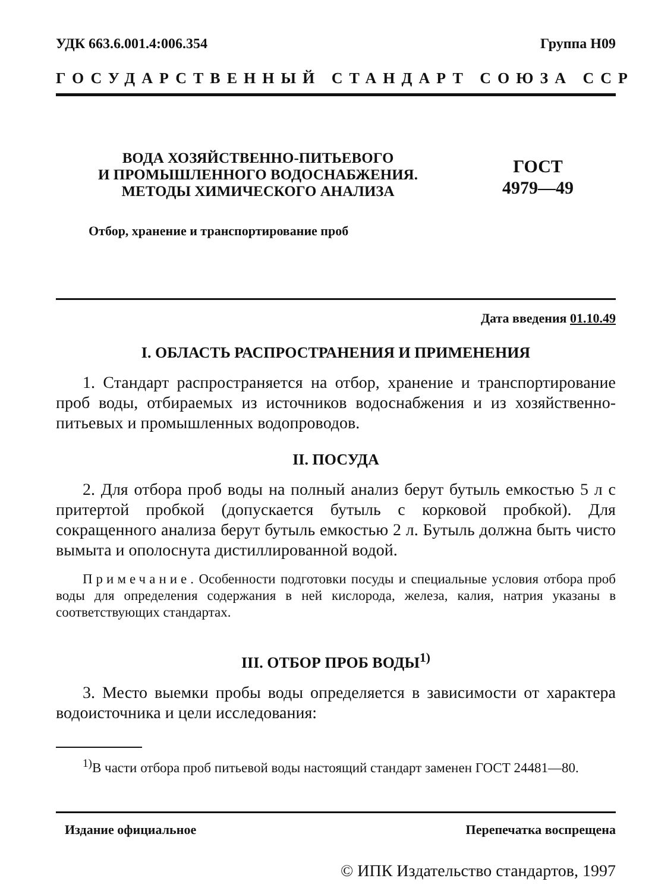УДК 663.6.001.4:006.354 Группа Н09
ГОСУДАРСТВЕННЫЙ СТАНДАРТ СОЮЗА ССР
ВОДА ХОЗЯЙСТВЕННО-ПИТЬЕВОГО
И ПРОМЫШЛЕННОГО ВОДОСНАБЖЕНИЯ.
МЕТОДЫ ХИМИЧЕСКОГО АНАЛИЗА
ГОСТ
4979—49
Отбор, хранение и транспортирование проб
Дата введения 01.10.49
I. ОБЛАСТЬ РАСПРОСТРАНЕНИЯ И ПРИМЕНЕНИЯ
1. Стандарт распространяется на отбор, хранение и транспортирование проб воды, отбираемых из источников водоснабжения и из хозяйственно-питьевых и промышленных водопроводов.
II. ПОСУДА
2. Для отбора проб воды на полный анализ берут бутыль емкостью 5 л с притертой пробкой (допускается бутыль с корковой пробкой). Для сокращенного анализа берут бутыль емкостью 2 л. Бутыль должна быть чисто вымыта и ополоснута дистиллированной водой.
Примечание. Особенности подготовки посуды и специальные условия отбора проб воды для определения содержания в ней кислорода, железа, калия, натрия указаны в соответствующих стандартах.
III. ОТБОР ПРОБ ВОДЫ<sup>1)</sup>
3. Место выемки пробы воды определяется в зависимости от характера водоисточника и цели исследования:
<sup>1)</sup> В части отбора проб питьевой воды настоящий стандарт заменен ГОСТ 24481—80.
Издание официальное Перепечатка воспрещена
© ИПК Издательство стандартов, 1997